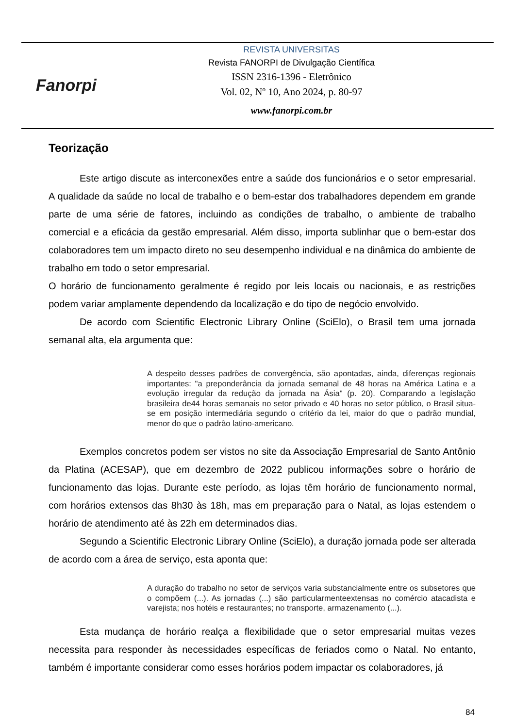Fanorpi
REVISTA UNIVERSITAS
Revista FANORPI de Divulgação Científica
ISSN 2316-1396 - Eletrônico
Vol. 02, Nº 10, Ano 2024, p. 80-97
www.fanorpi.com.br
Teorização
Este artigo discute as interconexões entre a saúde dos funcionários e o setor empresarial. A qualidade da saúde no local de trabalho e o bem-estar dos trabalhadores dependem em grande parte de uma série de fatores, incluindo as condições de trabalho, o ambiente de trabalho comercial e a eficácia da gestão empresarial. Além disso, importa sublinhar que o bem-estar dos colaboradores tem um impacto direto no seu desempenho individual e na dinâmica do ambiente de trabalho em todo o setor empresarial.
O horário de funcionamento geralmente é regido por leis locais ou nacionais, e as restrições podem variar amplamente dependendo da localização e do tipo de negócio envolvido.
De acordo com Scientific Electronic Library Online (SciElo), o Brasil tem uma jornada semanal alta, ela argumenta que:
A despeito desses padrões de convergência, são apontadas, ainda, diferenças regionais importantes: "a preponderância da jornada semanal de 48 horas na América Latina e a evolução irregular da redução da jornada na Ásia" (p. 20). Comparando a legislação brasileira de44 horas semanais no setor privado e 40 horas no setor público, o Brasil situa-se em posição intermediária segundo o critério da lei, maior do que o padrão mundial, menor do que o padrão latino-americano.
Exemplos concretos podem ser vistos no site da Associação Empresarial de Santo Antônio da Platina (ACESAP), que em dezembro de 2022 publicou informações sobre o horário de funcionamento das lojas. Durante este período, as lojas têm horário de funcionamento normal, com horários extensos das 8h30 às 18h, mas em preparação para o Natal, as lojas estendem o horário de atendimento até às 22h em determinados dias.
Segundo a Scientific Electronic Library Online (SciElo), a duração jornada pode ser alterada de acordo com a área de serviço, esta aponta que:
A duração do trabalho no setor de serviços varia substancialmente entre os subsetores que o compõem (...). As jornadas (...) são particularmenteextensas no comércio atacadista e varejista; nos hotéis e restaurantes; no transporte, armazenamento (...).
Esta mudança de horário realça a flexibilidade que o setor empresarial muitas vezes necessita para responder às necessidades específicas de feriados como o Natal. No entanto, também é importante considerar como esses horários podem impactar os colaboradores, já
84